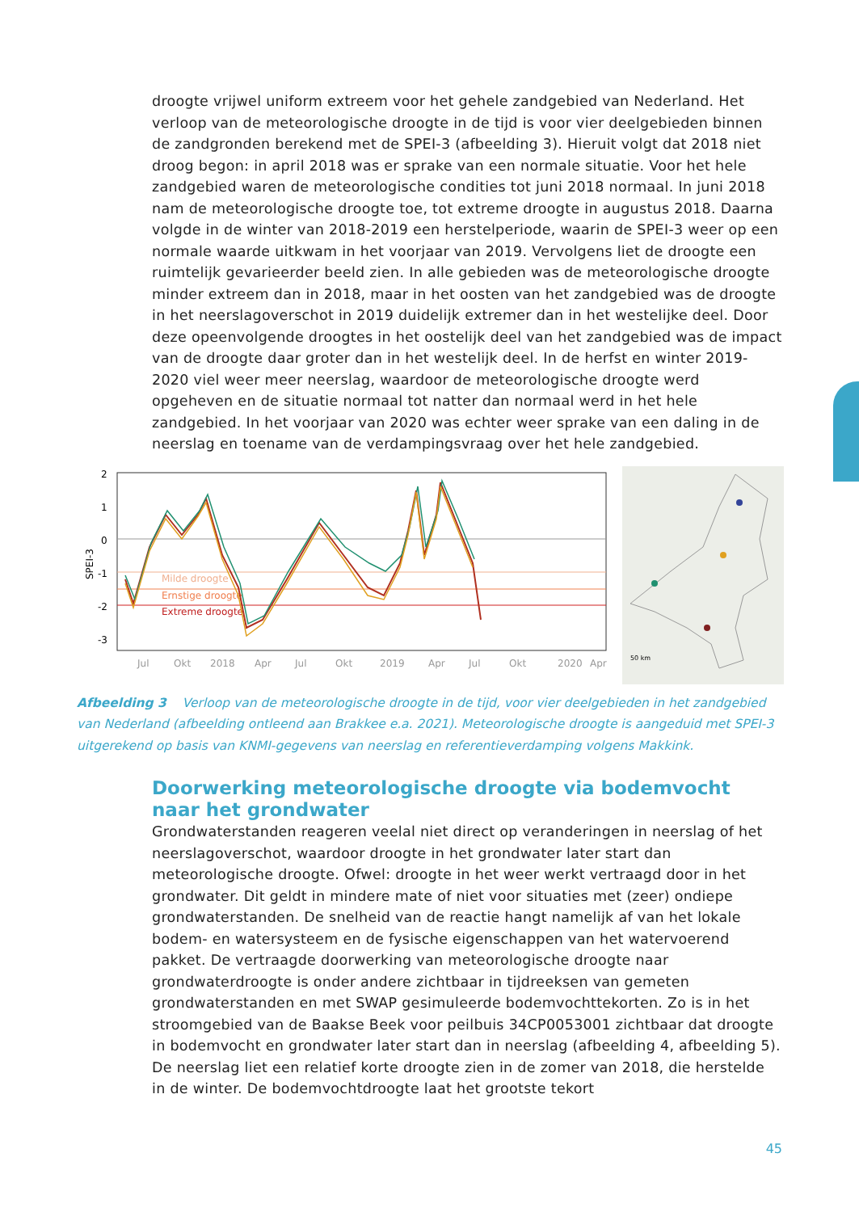droogte vrijwel uniform extreem voor het gehele zandgebied van Nederland. Het verloop van de meteorologische droogte in de tijd is voor vier deelgebieden binnen de zandgronden berekend met de SPEI-3 (afbeelding 3). Hieruit volgt dat 2018 niet droog begon: in april 2018 was er sprake van een normale situatie. Voor het hele zandgebied waren de meteorologische condities tot juni 2018 normaal. In juni 2018 nam de meteorologische droogte toe, tot extreme droogte in augustus 2018. Daarna volgde in de winter van 2018-2019 een herstelperiode, waarin de SPEI-3 weer op een normale waarde uitkwam in het voorjaar van 2019. Vervolgens liet de droogte een ruimtelijk gevarieerder beeld zien. In alle gebieden was de meteorologische droogte minder extreem dan in 2018, maar in het oosten van het zandgebied was de droogte in het neerslagoverschot in 2019 duidelijk extremer dan in het westelijke deel. Door deze opeenvolgende droogtes in het oostelijk deel van het zandgebied was de impact van de droogte daar groter dan in het westelijk deel. In de herfst en winter 2019-2020 viel weer meer neerslag, waardoor de meteorologische droogte werd opgeheven en de situatie normaal tot natter dan normaal werd in het hele zandgebied. In het voorjaar van 2020 was echter weer sprake van een daling in de neerslag en toename van de verdampingsvraag over het hele zandgebied.
Milde droogte
Ernstige droogte
Extreme droogte
SPEI-3
2
1
0
-1
-2
-3
Jul
Okt
2018
Apr
Jul
Okt
2019
Apr
Jul
Okt
2020
Apr
50 km
Afbeelding 3 Verloop van de meteorologische droogte in de tijd, voor vier deelgebieden in het zandgebied van Nederland (afbeelding ontleend aan Brakkee e.a. 2021). Meteorologische droogte is aangeduid met SPEI-3 uitgerekend op basis van KNMI-gegevens van neerslag en referentieverdamping volgens Makkink.
Doorwerking meteorologische droogte via bodemvocht naar het grondwater
Grondwaterstanden reageren veelal niet direct op veranderingen in neerslag of het neerslagoverschot, waardoor droogte in het grondwater later start dan meteorologische droogte. Ofwel: droogte in het weer werkt vertraagd door in het grondwater. Dit geldt in mindere mate of niet voor situaties met (zeer) ondiepe grondwaterstanden. De snelheid van de reactie hangt namelijk af van het lokale bodem- en watersysteem en de fysische eigenschappen van het watervoerend pakket. De vertraagde doorwerking van meteorologische droogte naar grondwaterdroogte is onder andere zichtbaar in tijdreeksen van gemeten grondwaterstanden en met SWAP gesimuleerde bodemvochttekorten. Zo is in het stroomgebied van de Baakse Beek voor peilbuis 34CP0053001 zichtbaar dat droogte in bodemvocht en grondwater later start dan in neerslag (afbeelding 4, afbeelding 5). De neerslag liet een relatief korte droogte zien in de zomer van 2018, die herstelde in de winter. De bodemvochtdroogte laat het grootste tekort
45